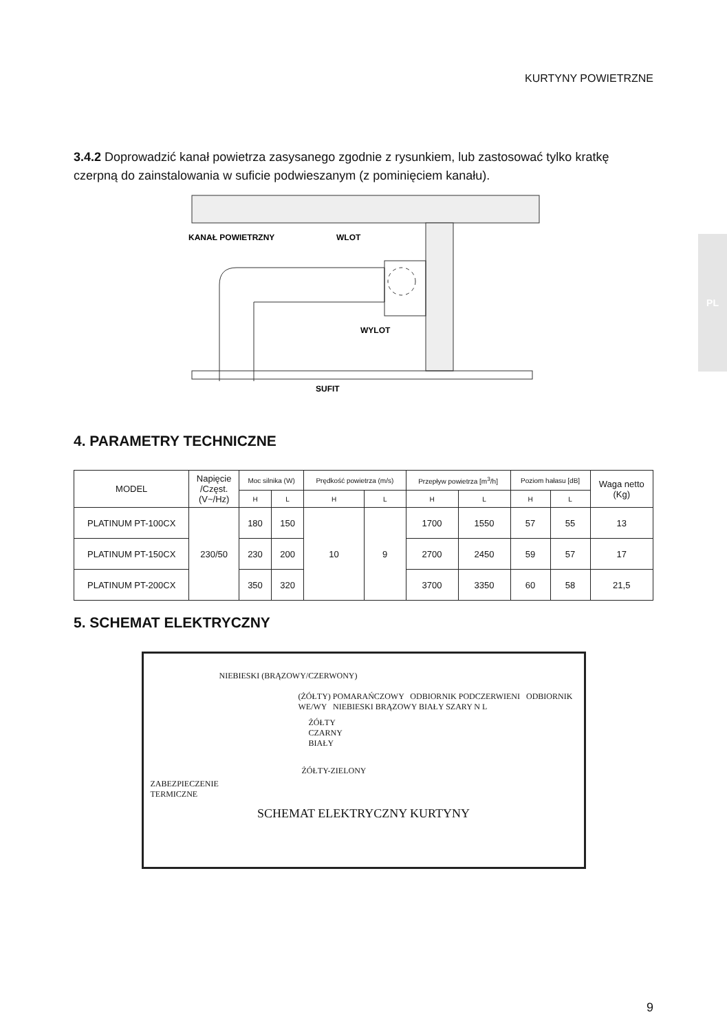KURTYNY POWIETRZNE
PL
3.4.2 Doprowadzić kanał powietrza zasysanego zgodnie z rysunkiem, lub zastosować tylko kratkę czerpną do zainstalowania w suficie podwieszanym (z pominięciem kanału).
KANAŁ POWIETRZNY
WLOT
WYLOT
SUFIT
4. PARAMETRY TECHNICZNE
| MODEL | Napięcie /Częst. (V~/Hz) | Moc silnika (W) | | Prędkość powietrza (m/s) | | Przepływ powietrza [m<sup>3</sup>/h] | | Poziom hałasu [dB] | | Waga netto (Kg) |
| --- | --- | --- | --- | --- | --- | --- | --- | --- | --- | --- |
| | | H | L | H | L | H | L | H | L | |
| PLATINUM PT-100CX | 230/50 | 180 | 150 | 10 | 9 | 1700 | 1550 | 57 | 55 | 13 |
| PLATINUM PT-150CX | | 230 | 200 | | | 2700 | 2450 | 59 | 57 | 17 |
| PLATINUM PT-200CX | | 350 | 320 | | | 3700 | 3350 | 60 | 58 | 21,5 |
5. SCHEMAT ELEKTRYCZNY
NIEBIESKI (BRĄZOWY/CZERWONY)
(ŻÓŁTY) POMARAŃCZOWY ODBIORNIK PODCZERWIENI ODBIORNIK WE/WY NIEBIESKI BRĄZOWY BIAŁY SZARY N L
ŻÓŁTY
CZARNY
BIAŁY
ŻÓŁTY-ZIELONY
ZABEZPIECZENIE
TERMICZNE
SCHEMAT ELEKTRYCZNY KURTYNY
9